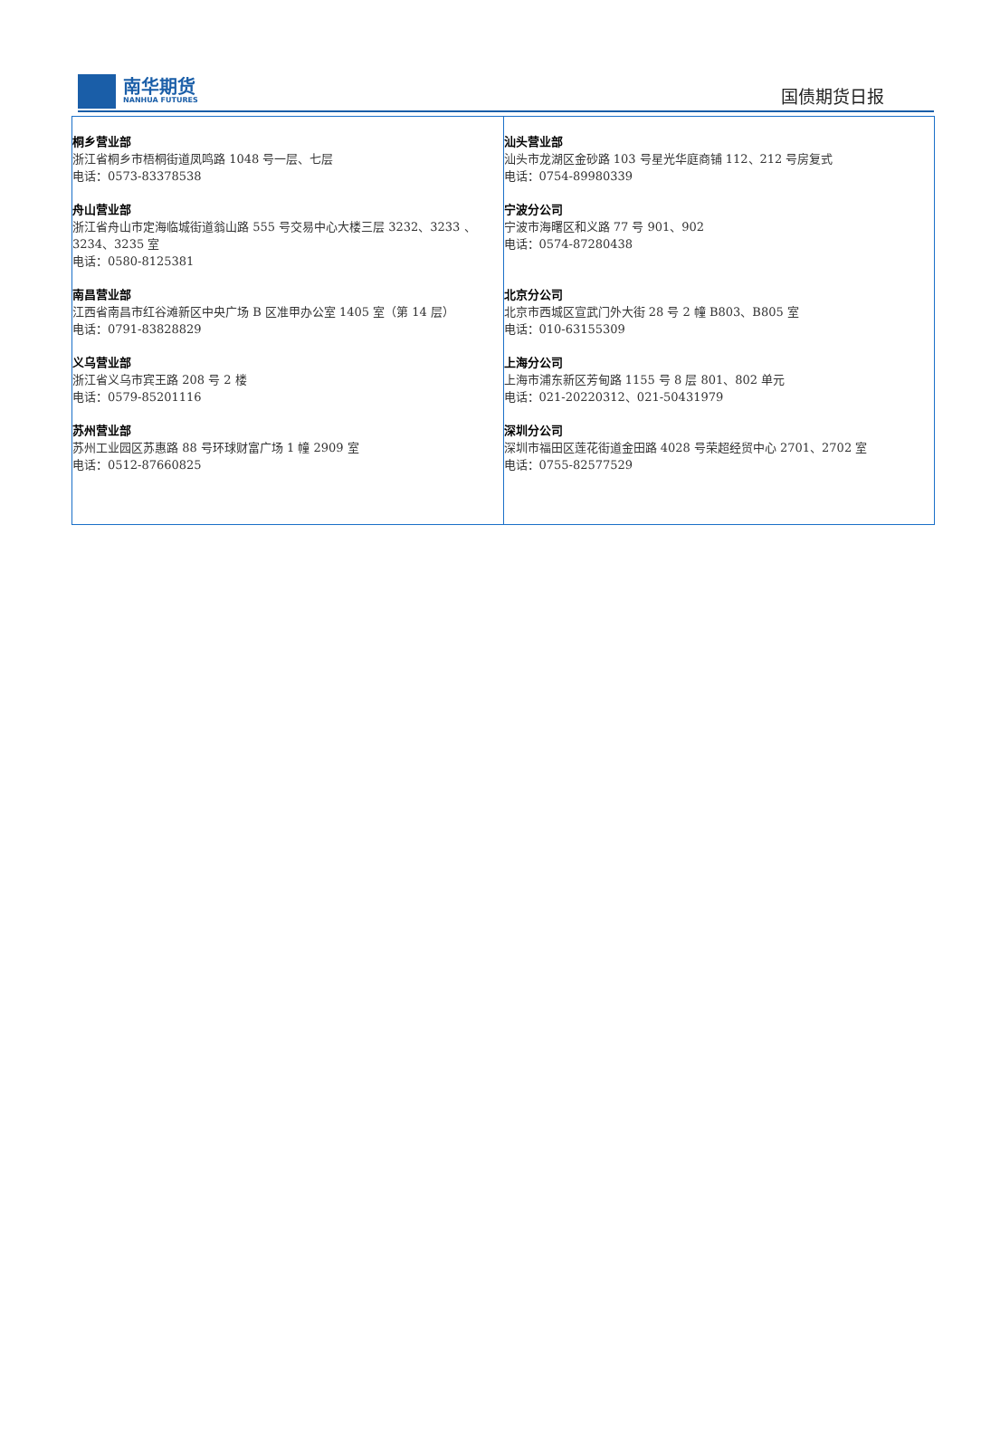南华期货
NANHUA FUTURES
国债期货日报
| 桐乡营业部 浙江省桐乡市梧桐街道凤鸣路 1048 号一层、七层 电话：0573-83378538 舟山营业部 浙江省舟山市定海临城街道翁山路 555 号交易中心大楼三层 3232、3233 、3234、3235 室 电话：0580-8125381 南昌营业部 江西省南昌市红谷滩新区中央广场 B 区准甲办公室 1405 室（第 14 层） 电话：0791-83828829 义乌营业部 浙江省义乌市宾王路 208 号 2 楼 电话：0579-85201116 苏州营业部 苏州工业园区苏惠路 88 号环球财富广场 1 幢 2909 室 电话：0512-87660825 | 汕头营业部 汕头市龙湖区金砂路 103 号星光华庭商铺 112、212 号房复式 电话：0754-89980339 宁波分公司 宁波市海曙区和义路 77 号 901、902 电话：0574-87280438 北京分公司 北京市西城区宣武门外大街 28 号 2 幢 B803、B805 室 电话：010-63155309 上海分公司 上海市浦东新区芳甸路 1155 号 8 层 801、802 单元 电话：021-20220312、021-50431979 深圳分公司 深圳市福田区莲花街道金田路 4028 号荣超经贸中心 2701、2702 室 电话：0755-82577529 |